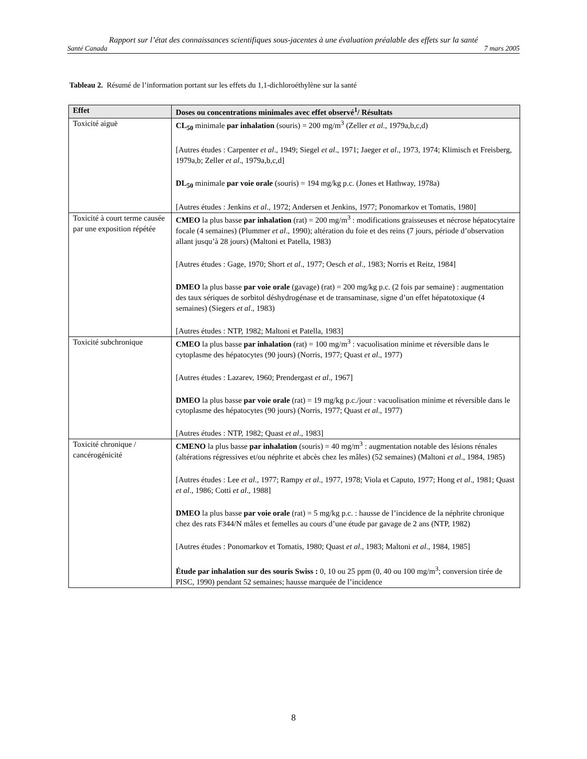Rapport sur l’état des connaissances scientifiques sous-jacentes à une évaluation préalable des effets sur la santé
Santé Canada 7 mars 2005
Tableau 2. Résumé de l’information portant sur les effets du 1,1-dichloroéthylène sur la santé
| Effet | Doses ou concentrations minimales avec effet observé<sup>1</sup>/ Résultats |
| --- | --- |
| Toxicité aiguë | CL<sub>50</sub> minimale par inhalation (souris) = 200 mg/m<sup>3</sup> (Zeller et al ., 1979a,b,c,d) [Autres études : Carpenter et al ., 1949; Siegel et al ., 1971; Jaeger et al ., 1973, 1974; Klimisch et Freisberg, 1979a,b; Zeller et al ., 1979a,b,c,d] DL<sub>50</sub> minimale par voie orale (souris) = 194 mg/kg p.c. (Jones et Hathway, 1978a) [Autres études : Jenkins et al ., 1972; Andersen et Jenkins, 1977; Ponomarkov et Tomatis, 1980] |
| Toxicité à court terme causée par une exposition répétée | CMEO la plus basse par inhalation (rat) = 200 mg/m<sup>3</sup> : modifications graisseuses et nécrose hépatocytaire focale (4 semaines) (Plummer et al ., 1990); altération du foie et des reins (7 jours, période d’observation allant jusqu’à 28 jours) (Maltoni et Patella, 1983) [Autres études : Gage, 1970; Short et al ., 1977; Oesch et al ., 1983; Norris et Reitz, 1984] DMEO la plus basse par voie orale (gavage) (rat) = 200 mg/kg p.c. (2 fois par semaine) : augmentation des taux sériques de sorbitol déshydrogénase et de transaminase, signe d’un effet hépatotoxique (4 semaines) (Siegers et al ., 1983) [Autres études : NTP, 1982; Maltoni et Patella, 1983] |
| Toxicité subchronique | CMEO la plus basse par inhalation (rat) = 100 mg/m<sup>3</sup> : vacuolisation minime et réversible dans le cytoplasme des hépatocytes (90 jours) (Norris, 1977; Quast et al ., 1977) [Autres études : Lazarev, 1960; Prendergast et al ., 1967] DMEO la plus basse par voie orale (rat) = 19 mg/kg p.c./jour : vacuolisation minime et réversible dans le cytoplasme des hépatocytes (90 jours) (Norris, 1977; Quast et al ., 1977) [Autres études : NTP, 1982; Quast et al ., 1983] |
| Toxicité chronique / cancérogénicité | CMENO la plus basse par inhalation (souris) = 40 mg/m<sup>3</sup> : augmentation notable des lésions rénales (altérations régressives et/ou néphrite et abcès chez les mâles) (52 semaines) (Maltoni et al ., 1984, 1985) [Autres études : Lee et al ., 1977; Rampy et al ., 1977, 1978; Viola et Caputo, 1977; Hong et al ., 1981; Quast et al ., 1986; Cotti et al ., 1988] DMEO la plus basse par voie orale (rat) = 5 mg/kg p.c. : hausse de l’incidence de la néphrite chronique chez des rats F344/N mâles et femelles au cours d’une étude par gavage de 2 ans (NTP, 1982) [Autres études : Ponomarkov et Tomatis, 1980; Quast et al ., 1983; Maltoni et al ., 1984, 1985] Étude par inhalation sur des souris Swiss : 0, 10 ou 25 ppm (0, 40 ou 100 mg/m<sup>3</sup>; conversion tirée de PISC, 1990) pendant 52 semaines; hausse marquée de l’incidence |
8